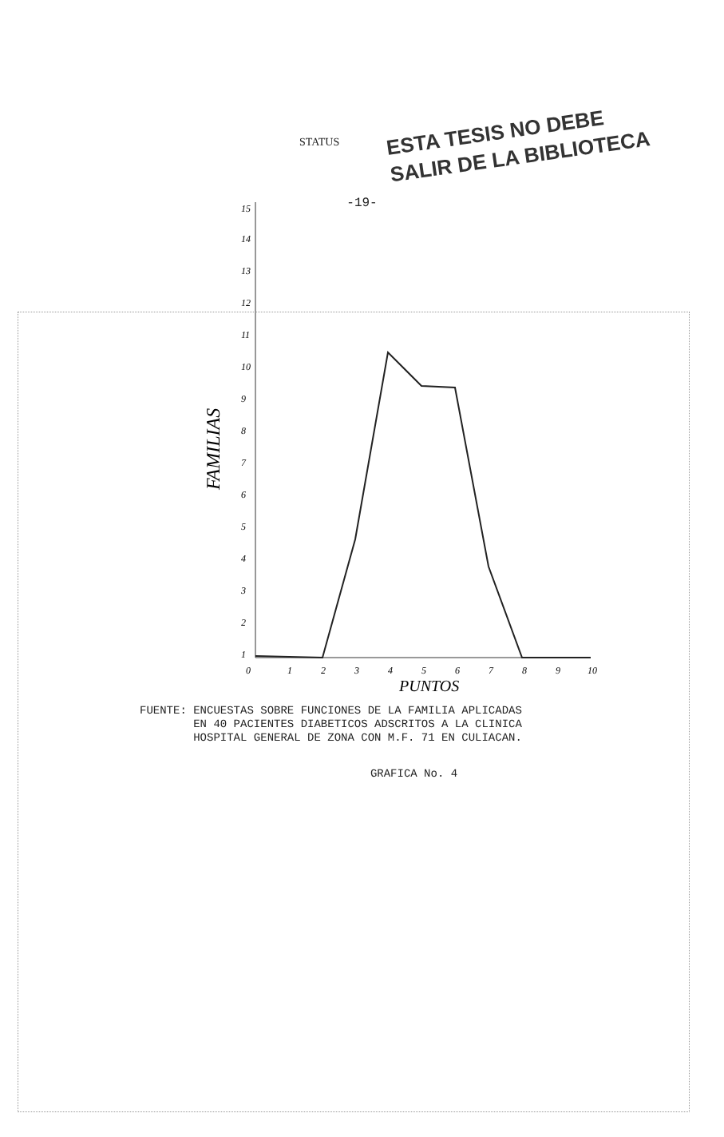-19-
STATUS
ESTA TESIS NO DEBE
SALIR DE LA BIBLIOTECA
FAMILIAS
15
14
13
12
11
10
9
8
7
6
5
4
3
2
1
0
1
2
3
4
5
6
7
8
9
10
PUNTOS
FUENTE: ENCUESTAS SOBRE FUNCIONES DE LA FAMILIA APLICADAS
EN 40 PACIENTES DIABETICOS ADSCRITOS A LA CLINICA
HOSPITAL GENERAL DE ZONA CON M.F. 71 EN CULIACAN.
GRAFICA No. 4